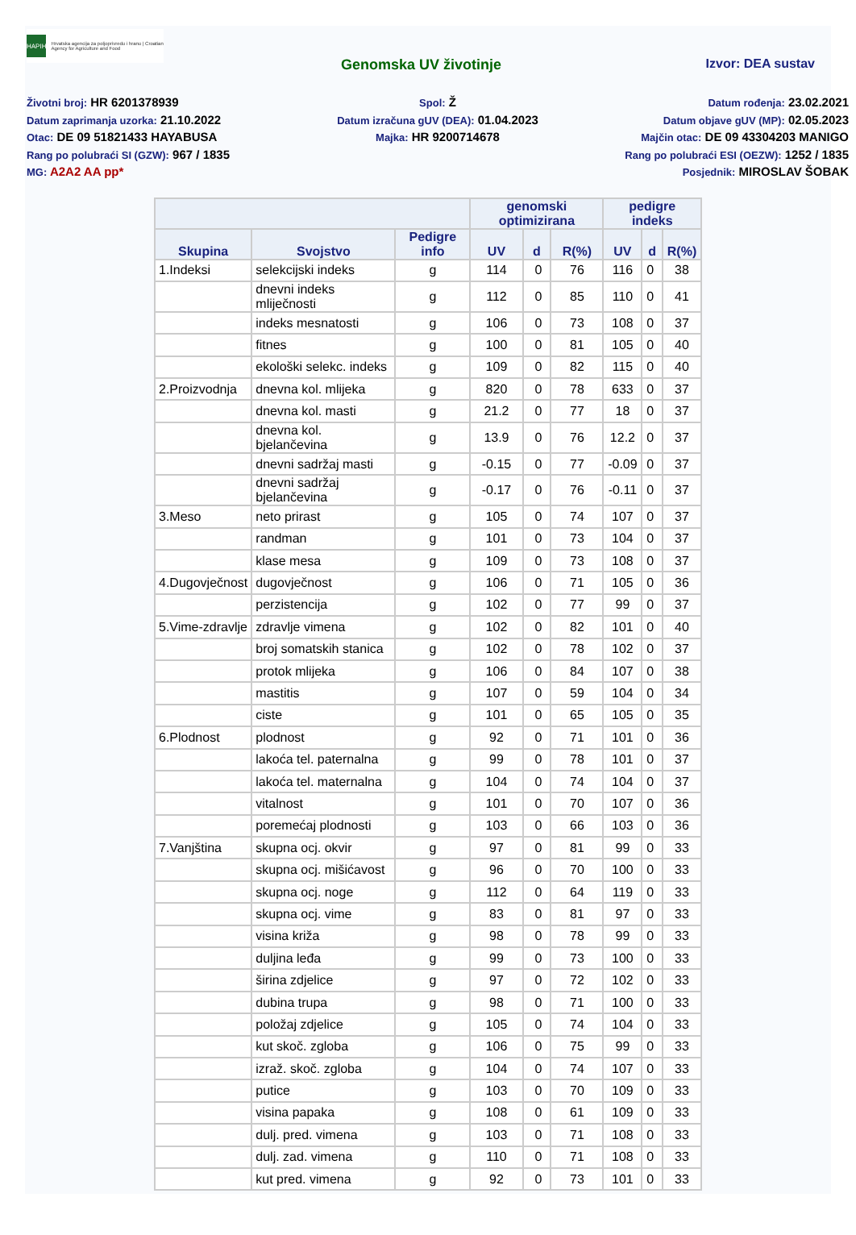HAPIH
Hrvatska agencija za poljoprivredu i hranu | Croatian Agency for Agriculture and Food
Genomska UV životinje Izvor: DEA sustav
Životni broj: HR 6201378939
Spol: Ž
Datum rođenja: 23.02.2021
Datum zaprimanja uzorka: 21.10.2022
Datum izračuna gUV (DEA): 01.04.2023
Datum objave gUV (MP): 02.05.2023
Otac: DE 09 51821433 HAYABUSA
Majka: HR 9200714678
Majčin otac: DE 09 43304203 MANIGO
Rang po polubraći SI (GZW): 967 / 1835
Rang po polubraći ESI (OEZW): 1252 / 1835
MG: A2A2 AA pp*
Posjednik: MIROSLAV ŠOBAK
| | | | genomski optimizirana | | | pedigre indeks | | |
| --- | --- | --- | --- | --- | --- | --- | --- | --- |
| Skupina | Svojstvo | Pedigre info | UV | d | R(%) | UV | d | R(%) |
| 1.Indeksi | selekcijski indeks | g | 114 | 0 | 76 | 116 | 0 | 38 |
| | dnevni indeks mliječnosti | g | 112 | 0 | 85 | 110 | 0 | 41 |
| | indeks mesnatosti | g | 106 | 0 | 73 | 108 | 0 | 37 |
| | fitnes | g | 100 | 0 | 81 | 105 | 0 | 40 |
| | ekološki selekc. indeks | g | 109 | 0 | 82 | 115 | 0 | 40 |
| 2.Proizvodnja | dnevna kol. mlijeka | g | 820 | 0 | 78 | 633 | 0 | 37 |
| | dnevna kol. masti | g | 21.2 | 0 | 77 | 18 | 0 | 37 |
| | dnevna kol. bjelančevina | g | 13.9 | 0 | 76 | 12.2 | 0 | 37 |
| | dnevni sadržaj masti | g | -0.15 | 0 | 77 | -0.09 | 0 | 37 |
| | dnevni sadržaj bjelančevina | g | -0.17 | 0 | 76 | -0.11 | 0 | 37 |
| 3.Meso | neto prirast | g | 105 | 0 | 74 | 107 | 0 | 37 |
| | randman | g | 101 | 0 | 73 | 104 | 0 | 37 |
| | klase mesa | g | 109 | 0 | 73 | 108 | 0 | 37 |
| 4.Dugovječnost | dugovječnost | g | 106 | 0 | 71 | 105 | 0 | 36 |
| | perzistencija | g | 102 | 0 | 77 | 99 | 0 | 37 |
| 5.Vime-zdravlje | zdravlje vimena | g | 102 | 0 | 82 | 101 | 0 | 40 |
| | broj somatskih stanica | g | 102 | 0 | 78 | 102 | 0 | 37 |
| | protok mlijeka | g | 106 | 0 | 84 | 107 | 0 | 38 |
| | mastitis | g | 107 | 0 | 59 | 104 | 0 | 34 |
| | ciste | g | 101 | 0 | 65 | 105 | 0 | 35 |
| 6.Plodnost | plodnost | g | 92 | 0 | 71 | 101 | 0 | 36 |
| | lakoća tel. paternalna | g | 99 | 0 | 78 | 101 | 0 | 37 |
| | lakoća tel. maternalna | g | 104 | 0 | 74 | 104 | 0 | 37 |
| | vitalnost | g | 101 | 0 | 70 | 107 | 0 | 36 |
| | poremećaj plodnosti | g | 103 | 0 | 66 | 103 | 0 | 36 |
| 7.Vanjština | skupna ocj. okvir | g | 97 | 0 | 81 | 99 | 0 | 33 |
| | skupna ocj. mišićavost | g | 96 | 0 | 70 | 100 | 0 | 33 |
| | skupna ocj. noge | g | 112 | 0 | 64 | 119 | 0 | 33 |
| | skupna ocj. vime | g | 83 | 0 | 81 | 97 | 0 | 33 |
| | visina križa | g | 98 | 0 | 78 | 99 | 0 | 33 |
| | duljina leđa | g | 99 | 0 | 73 | 100 | 0 | 33 |
| | širina zdjelice | g | 97 | 0 | 72 | 102 | 0 | 33 |
| | dubina trupa | g | 98 | 0 | 71 | 100 | 0 | 33 |
| | položaj zdjelice | g | 105 | 0 | 74 | 104 | 0 | 33 |
| | kut skoč. zgloba | g | 106 | 0 | 75 | 99 | 0 | 33 |
| | izraž. skoč. zgloba | g | 104 | 0 | 74 | 107 | 0 | 33 |
| | putice | g | 103 | 0 | 70 | 109 | 0 | 33 |
| | visina papaka | g | 108 | 0 | 61 | 109 | 0 | 33 |
| | dulj. pred. vimena | g | 103 | 0 | 71 | 108 | 0 | 33 |
| | dulj. zad. vimena | g | 110 | 0 | 71 | 108 | 0 | 33 |
| | kut pred. vimena | g | 92 | 0 | 73 | 101 | 0 | 33 |